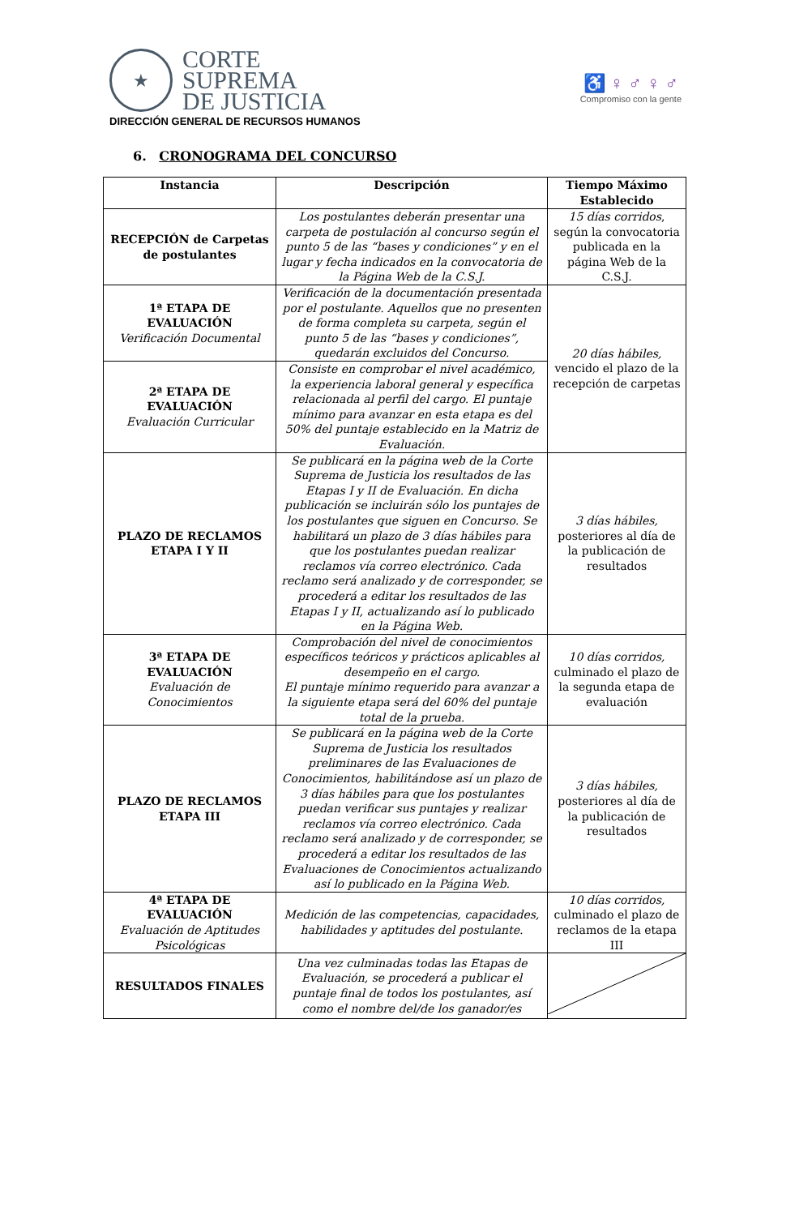★
CORTE
SUPREMA
DE JUSTICIA
♿ ♀ ♂ ♀ ♂
Compromiso con la gente
DIRECCIÓN GENERAL DE RECURSOS HUMANOS
6. CRONOGRAMA DEL CONCURSO
| Instancia | Descripción | Tiempo Máximo Establecido |
| --- | --- | --- |
| RECEPCIÓN de Carpetas de postulantes | Los postulantes deberán presentar una carpeta de postulación al concurso según el punto 5 de las “bases y condiciones” y en el lugar y fecha indicados en la convocatoria de la Página Web de la C.S.J. | 15 días corridos , según la convocatoria publicada en la página Web de la C.S.J. |
| 1ª ETAPA DE EVALUACIÓN Verificación Documental | Verificación de la documentación presentada por el postulante. Aquellos que no presenten de forma completa su carpeta, según el punto 5 de las “bases y condiciones”, quedarán excluidos del Concurso. | 20 días hábiles, vencido el plazo de la recepción de carpetas |
| 2ª ETAPA DE EVALUACIÓN Evaluación Curricular | Consiste en comprobar el nivel académico, la experiencia laboral general y específica relacionada al perfil del cargo. El puntaje mínimo para avanzar en esta etapa es del 50% del puntaje establecido en la Matriz de Evaluación. | |
| PLAZO DE RECLAMOS ETAPA I Y II | Se publicará en la página web de la Corte Suprema de Justicia los resultados de las Etapas I y II de Evaluación. En dicha publicación se incluirán sólo los puntajes de los postulantes que siguen en Concurso. Se habilitará un plazo de 3 días hábiles para que los postulantes puedan realizar reclamos vía correo electrónico. Cada reclamo será analizado y de corresponder, se procederá a editar los resultados de las Etapas I y II, actualizando así lo publicado en la Página Web. | 3 días hábiles, posteriores al día de la publicación de resultados |
| 3ª ETAPA DE EVALUACIÓN Evaluación de Conocimientos | Comprobación del nivel de conocimientos específicos teóricos y prácticos aplicables al desempeño en el cargo. El puntaje mínimo requerido para avanzar a la siguiente etapa será del 60% del puntaje total de la prueba. | 10 días corridos, culminado el plazo de la segunda etapa de evaluación |
| PLAZO DE RECLAMOS ETAPA III | Se publicará en la página web de la Corte Suprema de Justicia los resultados preliminares de las Evaluaciones de Conocimientos, habilitándose así un plazo de 3 días hábiles para que los postulantes puedan verificar sus puntajes y realizar reclamos vía correo electrónico. Cada reclamo será analizado y de corresponder, se procederá a editar los resultados de las Evaluaciones de Conocimientos actualizando así lo publicado en la Página Web. | 3 días hábiles, posteriores al día de la publicación de resultados |
| 4ª ETAPA DE EVALUACIÓN Evaluación de Aptitudes Psicológicas | Medición de las competencias, capacidades, habilidades y aptitudes del postulante. | 10 días corridos, culminado el plazo de reclamos de la etapa III |
| RESULTADOS FINALES | Una vez culminadas todas las Etapas de Evaluación, se procederá a publicar el puntaje final de todos los postulantes, así como el nombre del/de los ganador/es | |